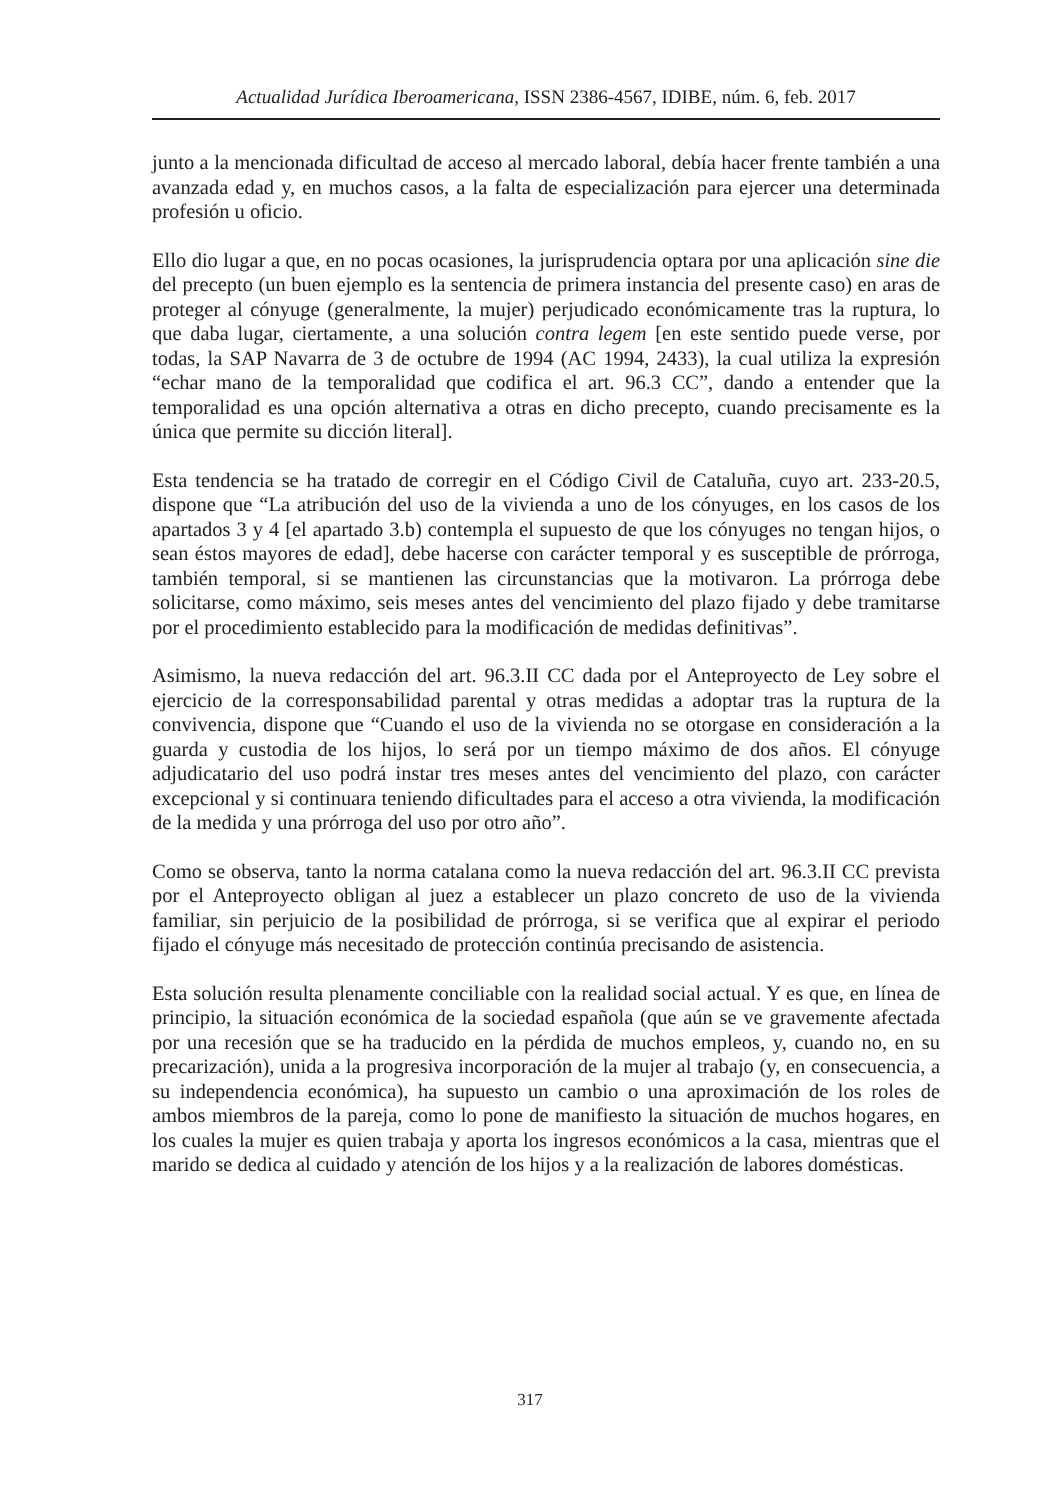Actualidad Jurídica Iberoamericana, ISSN 2386-4567, IDIBE, núm. 6, feb. 2017
junto a la mencionada dificultad de acceso al mercado laboral, debía hacer frente también a una avanzada edad y, en muchos casos, a la falta de especialización para ejercer una determinada profesión u oficio.
Ello dio lugar a que, en no pocas ocasiones, la jurisprudencia optara por una aplicación sine die del precepto (un buen ejemplo es la sentencia de primera instancia del presente caso) en aras de proteger al cónyuge (generalmente, la mujer) perjudicado económicamente tras la ruptura, lo que daba lugar, ciertamente, a una solución contra legem [en este sentido puede verse, por todas, la SAP Navarra de 3 de octubre de 1994 (AC 1994, 2433), la cual utiliza la expresión “echar mano de la temporalidad que codifica el art. 96.3 CC”, dando a entender que la temporalidad es una opción alternativa a otras en dicho precepto, cuando precisamente es la única que permite su dicción literal].
Esta tendencia se ha tratado de corregir en el Código Civil de Cataluña, cuyo art. 233-20.5, dispone que “La atribución del uso de la vivienda a uno de los cónyuges, en los casos de los apartados 3 y 4 [el apartado 3.b) contempla el supuesto de que los cónyuges no tengan hijos, o sean éstos mayores de edad], debe hacerse con carácter temporal y es susceptible de prórroga, también temporal, si se mantienen las circunstancias que la motivaron. La prórroga debe solicitarse, como máximo, seis meses antes del vencimiento del plazo fijado y debe tramitarse por el procedimiento establecido para la modificación de medidas definitivas”.
Asimismo, la nueva redacción del art. 96.3.II CC dada por el Anteproyecto de Ley sobre el ejercicio de la corresponsabilidad parental y otras medidas a adoptar tras la ruptura de la convivencia, dispone que “Cuando el uso de la vivienda no se otorgase en consideración a la guarda y custodia de los hijos, lo será por un tiempo máximo de dos años. El cónyuge adjudicatario del uso podrá instar tres meses antes del vencimiento del plazo, con carácter excepcional y si continuara teniendo dificultades para el acceso a otra vivienda, la modificación de la medida y una prórroga del uso por otro año”.
Como se observa, tanto la norma catalana como la nueva redacción del art. 96.3.II CC prevista por el Anteproyecto obligan al juez a establecer un plazo concreto de uso de la vivienda familiar, sin perjuicio de la posibilidad de prórroga, si se verifica que al expirar el periodo fijado el cónyuge más necesitado de protección continúa precisando de asistencia.
Esta solución resulta plenamente conciliable con la realidad social actual. Y es que, en línea de principio, la situación económica de la sociedad española (que aún se ve gravemente afectada por una recesión que se ha traducido en la pérdida de muchos empleos, y, cuando no, en su precarización), unida a la progresiva incorporación de la mujer al trabajo (y, en consecuencia, a su independencia económica), ha supuesto un cambio o una aproximación de los roles de ambos miembros de la pareja, como lo pone de manifiesto la situación de muchos hogares, en los cuales la mujer es quien trabaja y aporta los ingresos económicos a la casa, mientras que el marido se dedica al cuidado y atención de los hijos y a la realización de labores domésticas.
317